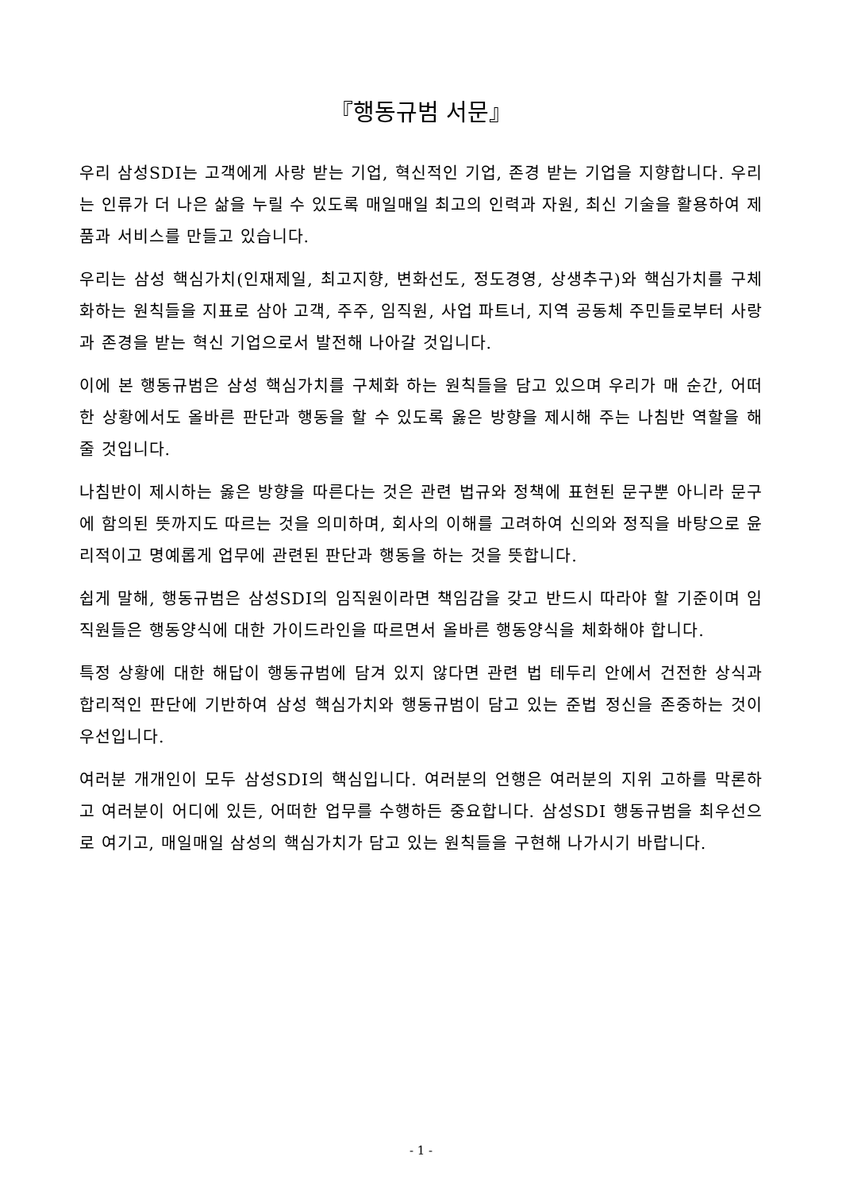『행동규범 서문』
우리 삼성SDI는 고객에게 사랑 받는 기업, 혁신적인 기업, 존경 받는 기업을 지향합니다. 우리는 인류가 더 나은 삶을 누릴 수 있도록 매일매일 최고의 인력과 자원, 최신 기술을 활용하여 제품과 서비스를 만들고 있습니다.
우리는 삼성 핵심가치(인재제일, 최고지향, 변화선도, 정도경영, 상생추구)와 핵심가치를 구체화하는 원칙들을 지표로 삼아 고객, 주주, 임직원, 사업 파트너, 지역 공동체 주민들로부터 사랑과 존경을 받는 혁신 기업으로서 발전해 나아갈 것입니다.
이에 본 행동규범은 삼성 핵심가치를 구체화 하는 원칙들을 담고 있으며 우리가 매 순간, 어떠한 상황에서도 올바른 판단과 행동을 할 수 있도록 옳은 방향을 제시해 주는 나침반 역할을 해줄 것입니다.
나침반이 제시하는 옳은 방향을 따른다는 것은 관련 법규와 정책에 표현된 문구뿐 아니라 문구에 함의된 뜻까지도 따르는 것을 의미하며, 회사의 이해를 고려하여 신의와 정직을 바탕으로 윤리적이고 명예롭게 업무에 관련된 판단과 행동을 하는 것을 뜻합니다.
쉽게 말해, 행동규범은 삼성SDI의 임직원이라면 책임감을 갖고 반드시 따라야 할 기준이며 임직원들은 행동양식에 대한 가이드라인을 따르면서 올바른 행동양식을 체화해야 합니다.
특정 상황에 대한 해답이 행동규범에 담겨 있지 않다면 관련 법 테두리 안에서 건전한 상식과 합리적인 판단에 기반하여 삼성 핵심가치와 행동규범이 담고 있는 준법 정신을 존중하는 것이 우선입니다.
여러분 개개인이 모두 삼성SDI의 핵심입니다. 여러분의 언행은 여러분의 지위 고하를 막론하고 여러분이 어디에 있든, 어떠한 업무를 수행하든 중요합니다. 삼성SDI 행동규범을 최우선으로 여기고, 매일매일 삼성의 핵심가치가 담고 있는 원칙들을 구현해 나가시기 바랍니다.
- 1 -